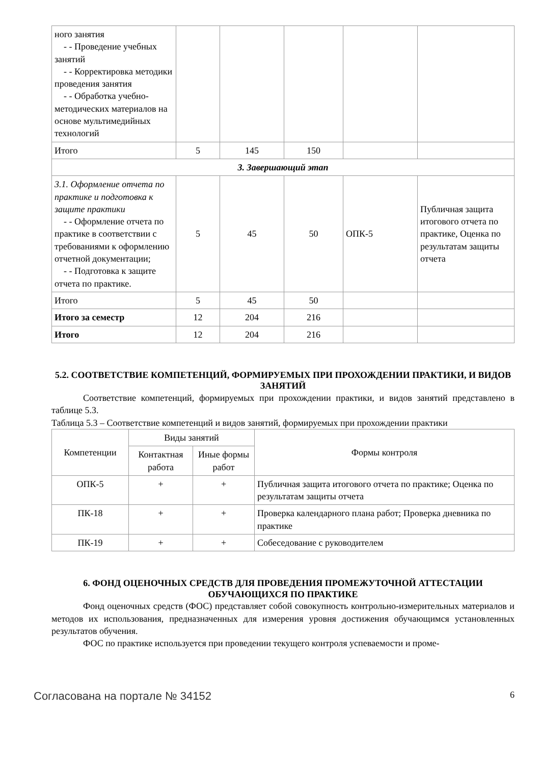| ного занятия - - Проведение учебных занятий - - Корректировка методики проведения занятия - - Обработка учебно-методических материалов на основе мультимедийных технологий | | | | | |
| Итого | 5 | 145 | 150 | | |
| 3. Завершающий этап | | | | | |
| 3.1. Оформление отчета по практике и подготовка к защите практики - - Оформление отчета по практике в соответствии с требованиями к оформлению отчетной документации; - - Подготовка к защите отчета по практике. | 5 | 45 | 50 | ОПК-5 | Публичная защита итогового отчета по практике, Оценка по результатам защиты отчета |
| Итого | 5 | 45 | 50 | | |
| Итого за семестр | 12 | 204 | 216 | | |
| Итого | 12 | 204 | 216 | | |
5.2. СООТВЕТСТВИЕ КОМПЕТЕНЦИЙ, ФОРМИРУЕМЫХ ПРИ ПРОХОЖДЕНИИ ПРАКТИКИ, И ВИДОВ ЗАНЯТИЙ
Соответствие компетенций, формируемых при прохождении практики, и видов занятий представлено в таблице 5.3.
Таблица 5.3 – Соответствие компетенций и видов занятий, формируемых при прохождении практики
| Компетенции | Виды занятий | | Формы контроля |
| --- | --- | --- | --- |
| | Контактная работа | Иные формы работ | |
| ОПК-5 | + | + | Публичная защита итогового отчета по практике; Оценка по результатам защиты отчета |
| ПК-18 | + | + | Проверка календарного плана работ; Проверка дневника по практике |
| ПК-19 | + | + | Собеседование с руководителем |
6. ФОНД ОЦЕНОЧНЫХ СРЕДСТВ ДЛЯ ПРОВЕДЕНИЯ ПРОМЕЖУТОЧНОЙ АТТЕСТАЦИИ ОБУЧАЮЩИХСЯ ПО ПРАКТИКЕ
Фонд оценочных средств (ФОС) представляет собой совокупность контрольно-измерительных материалов и методов их использования, предназначенных для измерения уровня достижения обучающимся установленных результатов обучения.
ФОС по практике используется при проведении текущего контроля успеваемости и проме-
Согласована на портале № 34152 6